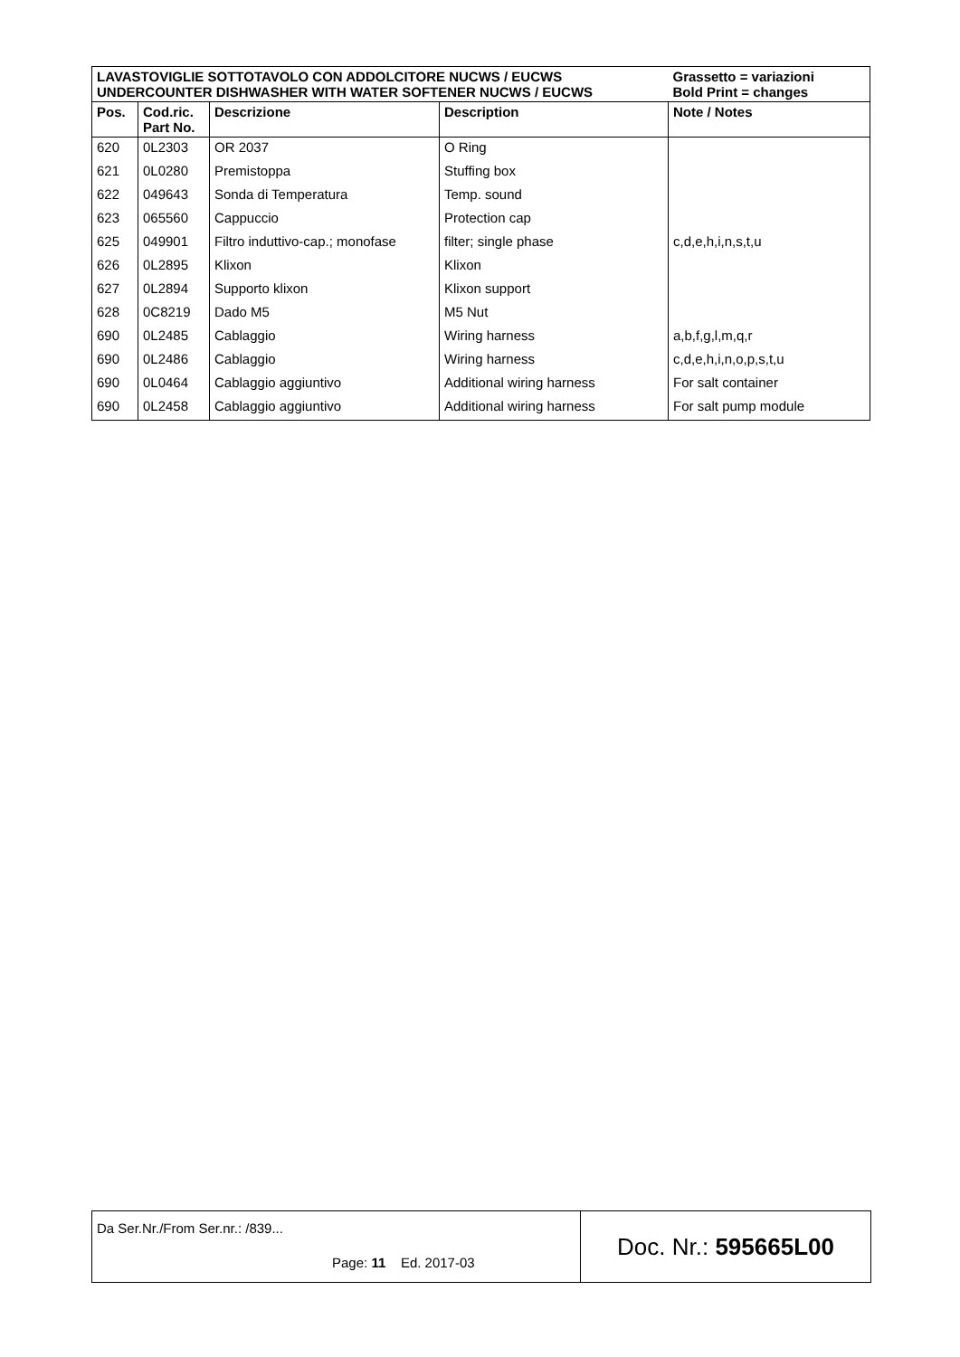| LAVASTOVIGLIE SOTTOTAVOLO CON ADDOLCITORE NUCWS / EUCWS UNDERCOUNTER DISHWASHER WITH WATER SOFTENER NUCWS / EUCWS | | | | Grassetto = variazioni Bold Print = changes |
| Pos. | Cod.ric. Part No. | Descrizione | Description | Note / Notes |
| 620 | 0L2303 | OR 2037 | O Ring | |
| 621 | 0L0280 | Premistoppa | Stuffing box | |
| 622 | 049643 | Sonda di Temperatura | Temp. sound | |
| 623 | 065560 | Cappuccio | Protection cap | |
| 625 | 049901 | Filtro induttivo-cap.; monofase | filter; single phase | c,d,e,h,i,n,s,t,u |
| 626 | 0L2895 | Klixon | Klixon | |
| 627 | 0L2894 | Supporto klixon | Klixon support | |
| 628 | 0C8219 | Dado M5 | M5 Nut | |
| 690 | 0L2485 | Cablaggio | Wiring harness | a,b,f,g,l,m,q,r |
| 690 | 0L2486 | Cablaggio | Wiring harness | c,d,e,h,i,n,o,p,s,t,u |
| 690 | 0L0464 | Cablaggio aggiuntivo | Additional wiring harness | For salt container |
| 690 | 0L2458 | Cablaggio aggiuntivo | Additional wiring harness | For salt pump module |
Da Ser.Nr./From Ser.nr.: /839...
Page: 11 Ed. 2017-03
Doc. Nr.: 595665L00